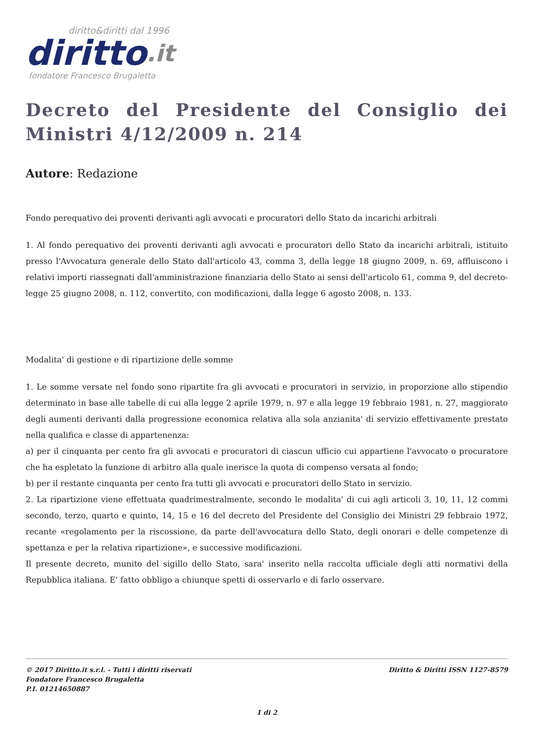diritto&diritti dal 1996
diritto.it
fondatore Francesco Brugaletta
Decreto del Presidente del Consiglio dei Ministri 4/12/2009 n. 214
Autore: Redazione
Fondo perequativo dei proventi derivanti agli avvocati e procuratori dello Stato da incarichi arbitrali
1. Al fondo perequativo dei proventi derivanti agli avvocati e procuratori dello Stato da incarichi arbitrali, istituito presso l'Avvocatura generale dello Stato dall'articolo 43, comma 3, della legge 18 giugno 2009, n. 69, affluiscono i relativi importi riassegnati dall'amministrazione finanziaria dello Stato ai sensi dell'articolo 61, comma 9, del decreto-legge 25 giugno 2008, n. 112, convertito, con modificazioni, dalla legge 6 agosto 2008, n. 133.
Modalita' di gestione e di ripartizione delle somme
1. Le somme versate nel fondo sono ripartite fra gli avvocati e procuratori in servizio, in proporzione allo stipendio determinato in base alle tabelle di cui alla legge 2 aprile 1979, n. 97 e alla legge 19 febbraio 1981, n. 27, maggiorato degli aumenti derivanti dalla progressione economica relativa alla sola anzianita' di servizio effettivamente prestato nella qualifica e classe di appartenenza:
a) per il cinquanta per cento fra gli avvocati e procuratori di ciascun ufficio cui appartiene l'avvocato o procuratore che ha espletato la funzione di arbitro alla quale inerisce la quota di compenso versata al fondo;
b) per il restante cinquanta per cento fra tutti gli avvocati e procuratori dello Stato in servizio.
2. La ripartizione viene effettuata quadrimestralmente, secondo le modalita' di cui agli articoli 3, 10, 11, 12 commi secondo, terzo, quarto e quinto, 14, 15 e 16 del decreto del Presidente del Consiglio dei Ministri 29 febbraio 1972, recante «regolamento per la riscossione, da parte dell'avvocatura dello Stato, degli onorari e delle competenze di spettanza e per la relativa ripartizione», e successive modificazioni.
Il presente decreto, munito del sigillo dello Stato, sara' inserito nella raccolta ufficiale degli atti normativi della Repubblica italiana. E' fatto obbligo a chiunque spetti di osservarlo e di farlo osservare.
© 2017 Diritto.it s.r.l. - Tutti i diritti riservati
Fondatore Francesco Brugaletta
P.I. 01214650887
Diritto & Diritti ISSN 1127-8579
1 di 2